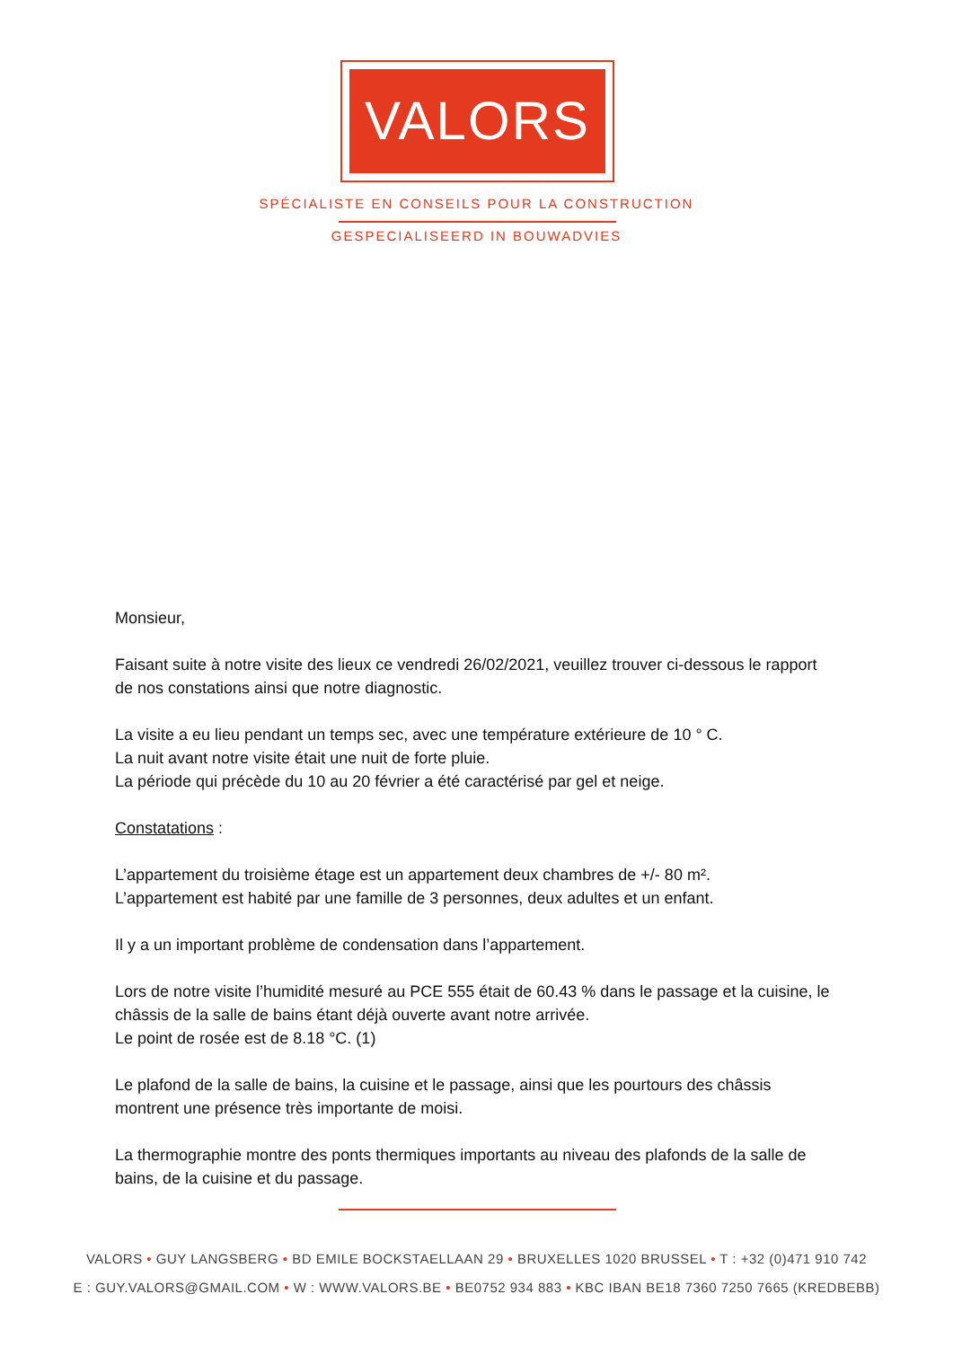VALORS
SPÉCIALISTE EN CONSEILS POUR LA CONSTRUCTION
GESPECIALISEERD IN BOUWADVIES
Monsieur,
Faisant suite à notre visite des lieux ce vendredi 26/02/2021, veuillez trouver ci-dessous le rapport de nos constations ainsi que notre diagnostic.
La visite a eu lieu pendant un temps sec, avec une température extérieure de 10 ° C.
La nuit avant notre visite était une nuit de forte pluie.
La période qui précède du 10 au 20 février a été caractérisé par gel et neige.
Constatations :
L’appartement du troisième étage est un appartement deux chambres de +/- 80 m².
L’appartement est habité par une famille de 3 personnes, deux adultes et un enfant.
Il y a un important problème de condensation dans l’appartement.
Lors de notre visite l’humidité mesuré au PCE 555 était de 60.43 % dans le passage et la cuisine, le châssis de la salle de bains étant déjà ouverte avant notre arrivée.
Le point de rosée est de 8.18 °C. (1)
Le plafond de la salle de bains, la cuisine et le passage, ainsi que les pourtours des châssis montrent une présence très importante de moisi.
La thermographie montre des ponts thermiques importants au niveau des plafonds de la salle de bains, de la cuisine et du passage.
VALORS • GUY LANGSBERG • BD EMILE BOCKSTAELLAAN 29 • BRUXELLES 1020 BRUSSEL • T : +32 (0)471 910 742
E : GUY.VALORS@GMAIL.COM • W : WWW.VALORS.BE • BE0752 934 883 • KBC IBAN BE18 7360 7250 7665 (KREDBEBB)